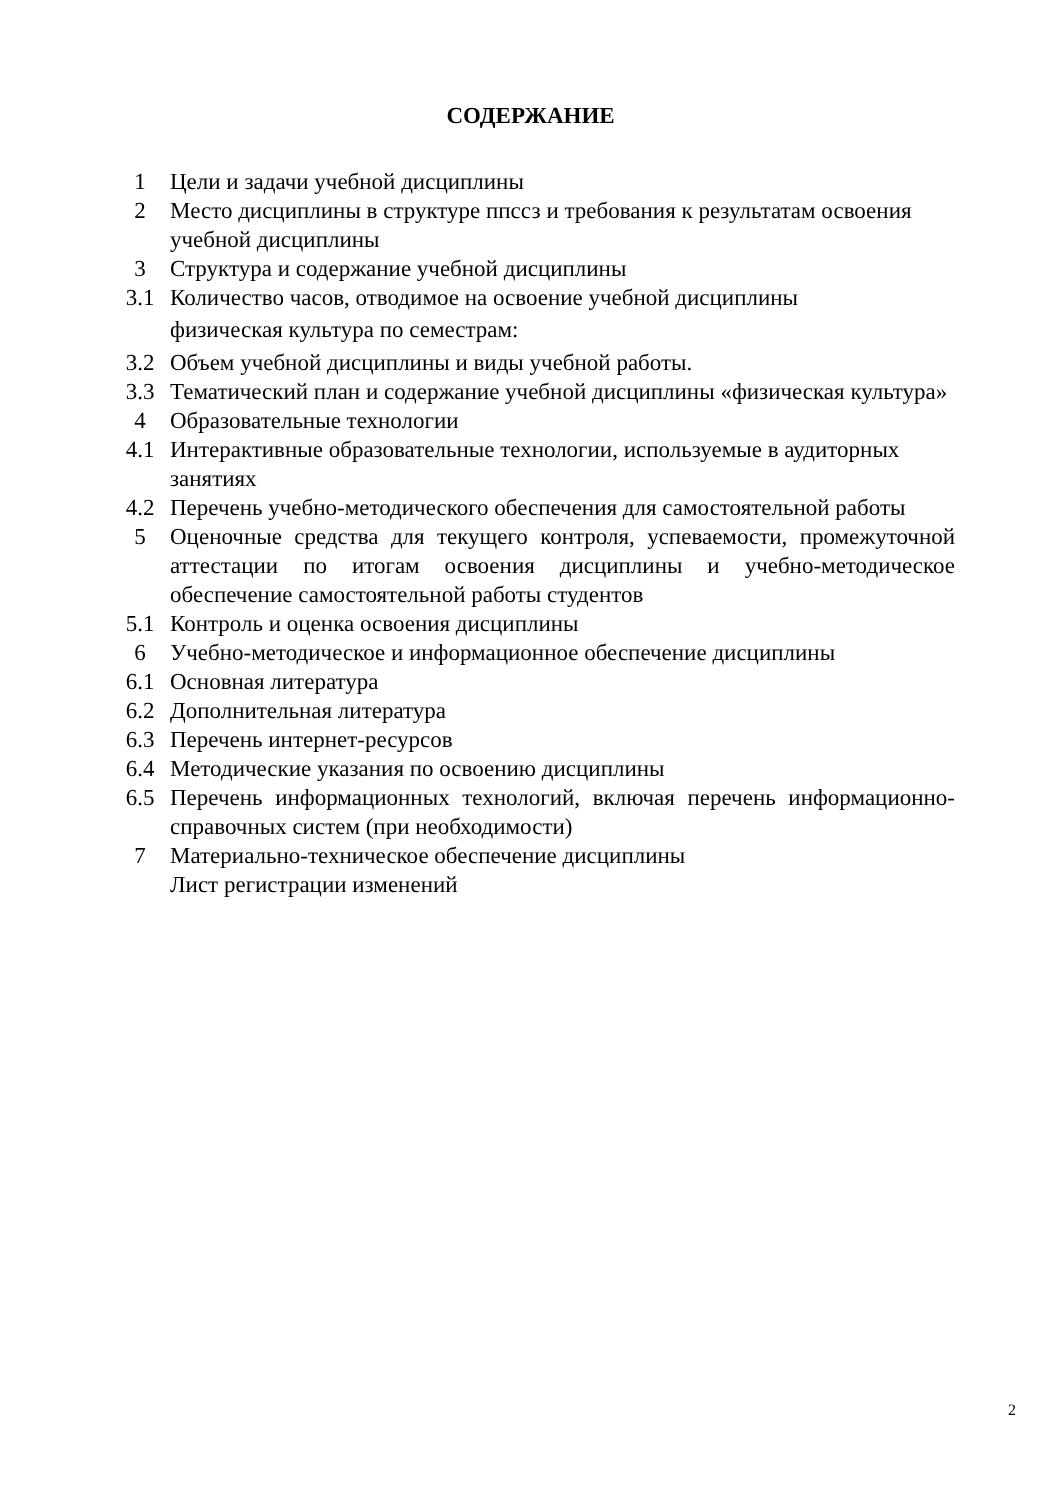СОДЕРЖАНИЕ
| 1 | Цели и задачи учебной дисциплины |
| 2 | Место дисциплины в структуре ппссз и требования к результатам освоения учебной дисциплины |
| 3 | Структура и содержание учебной дисциплины |
| 3.1 | Количество часов, отводимое на освоение учебной дисциплины физическая культура по семестрам: |
| 3.2 | Объем учебной дисциплины и виды учебной работы. |
| 3.3 | Тематический план и содержание учебной дисциплины «физическая культура» |
| 4 | Образовательные технологии |
| 4.1 | Интерактивные образовательные технологии, используемые в аудиторных занятиях |
| 4.2 | Перечень учебно-методического обеспечения для самостоятельной работы |
| 5 | Оценочные средства для текущего контроля, успеваемости, промежуточной аттестации по итогам освоения дисциплины и учебно-методическое обеспечение самостоятельной работы студентов |
| 5.1 | Контроль и оценка освоения дисциплины |
| 6 | Учебно-методическое и информационное обеспечение дисциплины |
| 6.1 | Основная литература |
| 6.2 | Дополнительная литература |
| 6.3 | Перечень интернет-ресурсов |
| 6.4 | Методические указания по освоению дисциплины |
| 6.5 | Перечень информационных технологий, включая перечень информационно-справочных систем (при необходимости) |
| 7 | Материально-техническое обеспечение дисциплины |
| | Лист регистрации изменений |
2